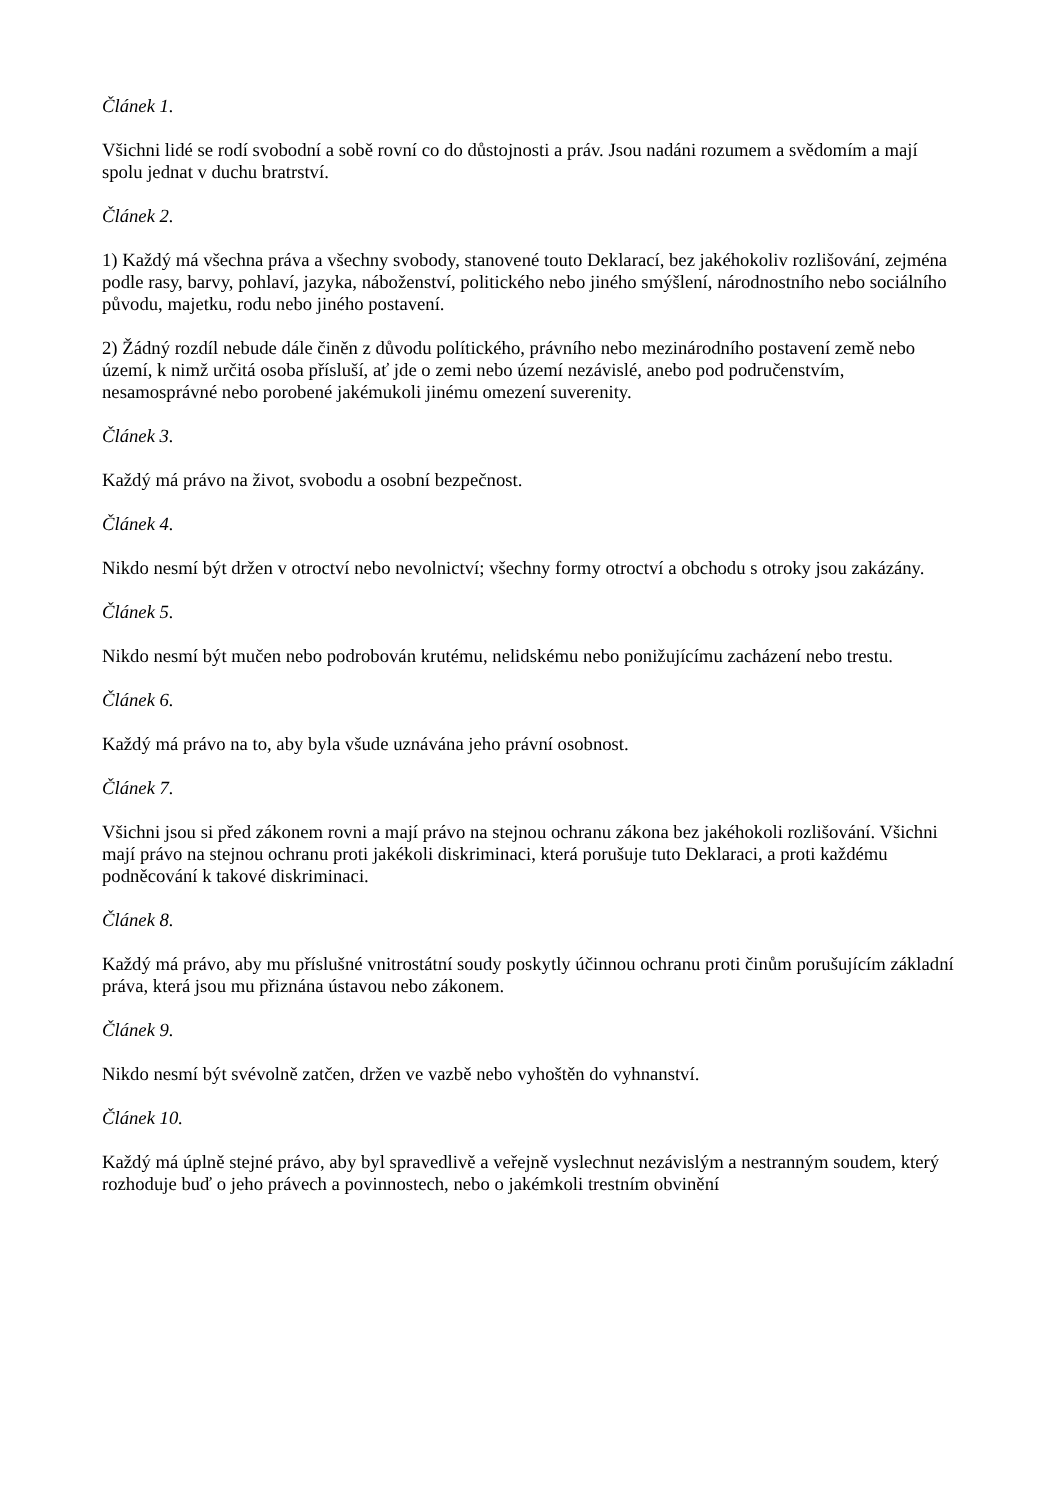Článek 1.
Všichni lidé se rodí svobodní a sobě rovní co do důstojnosti a práv. Jsou nadáni rozumem a svědomím a mají spolu jednat v duchu bratrství.
Článek 2.
1) Každý má všechna práva a všechny svobody, stanovené touto Deklarací, bez jakéhokoliv rozlišování, zejména podle rasy, barvy, pohlaví, jazyka, náboženství, politického nebo jiného smýšlení, národnostního nebo sociálního původu, majetku, rodu nebo jiného postavení.
2) Žádný rozdíl nebude dále činěn z důvodu polítického, právního nebo mezinárodního postavení země nebo území, k nimž určitá osoba přísluší, ať jde o zemi nebo území nezávislé, anebo pod područenstvím, nesamosprávné nebo porobené jakémukoli jinému omezení suverenity.
Článek 3.
Každý má právo na život, svobodu a osobní bezpečnost.
Článek 4.
Nikdo nesmí být držen v otroctví nebo nevolnictví; všechny formy otroctví a obchodu s otroky jsou zakázány.
Článek 5.
Nikdo nesmí být mučen nebo podrobován krutému, nelidskému nebo ponižujícímu zacházení nebo trestu.
Článek 6.
Každý má právo na to, aby byla všude uznávána jeho právní osobnost.
Článek 7.
Všichni jsou si před zákonem rovni a mají právo na stejnou ochranu zákona bez jakéhokoli rozlišování. Všichni mají právo na stejnou ochranu proti jakékoli diskriminaci, která porušuje tuto Deklaraci, a proti každému podněcování k takové diskriminaci.
Článek 8.
Každý má právo, aby mu příslušné vnitrostátní soudy poskytly účinnou ochranu proti činům porušujícím základní práva, která jsou mu přiznána ústavou nebo zákonem.
Článek 9.
Nikdo nesmí být svévolně zatčen, držen ve vazbě nebo vyhoštěn do vyhnanství.
Článek 10.
Každý má úplně stejné právo, aby byl spravedlivě a veřejně vyslechnut nezávislým a nestranným soudem, který rozhoduje buď o jeho právech a povinnostech, nebo o jakémkoli trestním obvinění